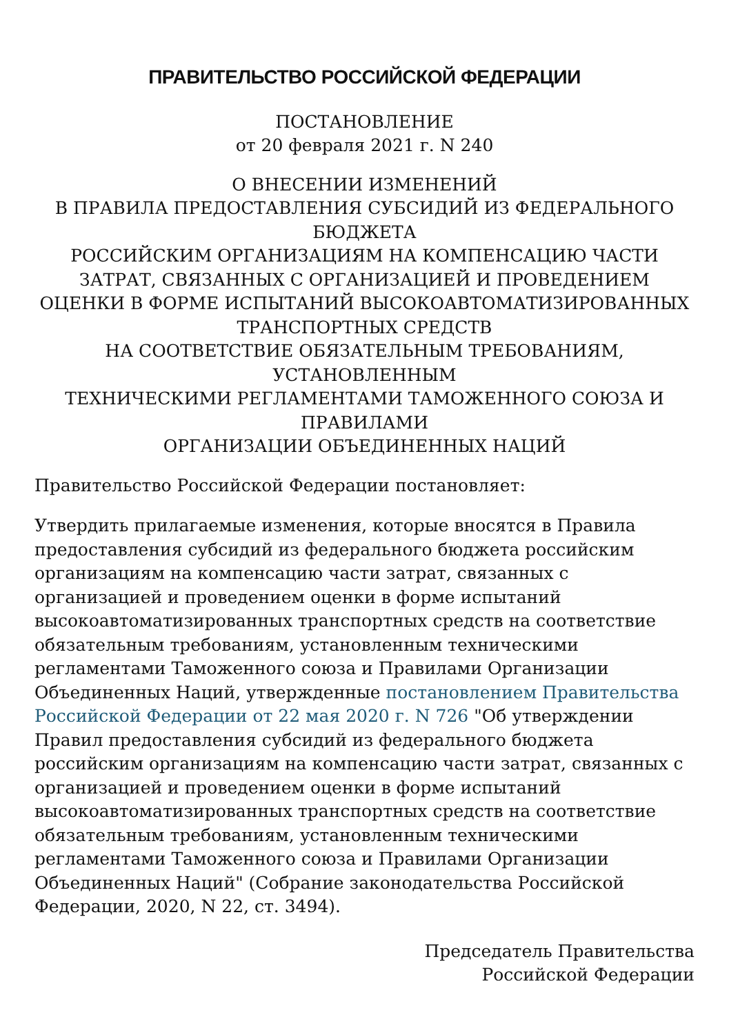ПРАВИТЕЛЬСТВО РОССИЙСКОЙ ФЕДЕРАЦИИ
ПОСТАНОВЛЕНИЕ
от 20 февраля 2021 г. N 240
О ВНЕСЕНИИ ИЗМЕНЕНИЙ
В ПРАВИЛА ПРЕДОСТАВЛЕНИЯ СУБСИДИЙ ИЗ ФЕДЕРАЛЬНОГО БЮДЖЕТА
РОССИЙСКИМ ОРГАНИЗАЦИЯМ НА КОМПЕНСАЦИЮ ЧАСТИ ЗАТРАТ, СВЯЗАННЫХ С ОРГАНИЗАЦИЕЙ И ПРОВЕДЕНИЕМ ОЦЕНКИ В ФОРМЕ ИСПЫТАНИЙ ВЫСОКОАВТОМАТИЗИРОВАННЫХ ТРАНСПОРТНЫХ СРЕДСТВ
НА СООТВЕТСТВИЕ ОБЯЗАТЕЛЬНЫМ ТРЕБОВАНИЯМ, УСТАНОВЛЕННЫМ
ТЕХНИЧЕСКИМИ РЕГЛАМЕНТАМИ ТАМОЖЕННОГО СОЮЗА И ПРАВИЛАМИ
ОРГАНИЗАЦИИ ОБЪЕДИНЕННЫХ НАЦИЙ
Правительство Российской Федерации постановляет:
Утвердить прилагаемые изменения, которые вносятся в Правила предоставления субсидий из федерального бюджета российским организациям на компенсацию части затрат, связанных с организацией и проведением оценки в форме испытаний высокоавтоматизированных транспортных средств на соответствие обязательным требованиям, установленным техническими регламентами Таможенного союза и Правилами Организации Объединенных Наций, утвержденные постановлением Правительства Российской Федерации от 22 мая 2020 г. N 726 "Об утверждении Правил предоставления субсидий из федерального бюджета российским организациям на компенсацию части затрат, связанных с организацией и проведением оценки в форме испытаний высокоавтоматизированных транспортных средств на соответствие обязательным требованиям, установленным техническими регламентами Таможенного союза и Правилами Организации Объединенных Наций" (Собрание законодательства Российской Федерации, 2020, N 22, ст. 3494).
Председатель Правительства
Российской Федерации